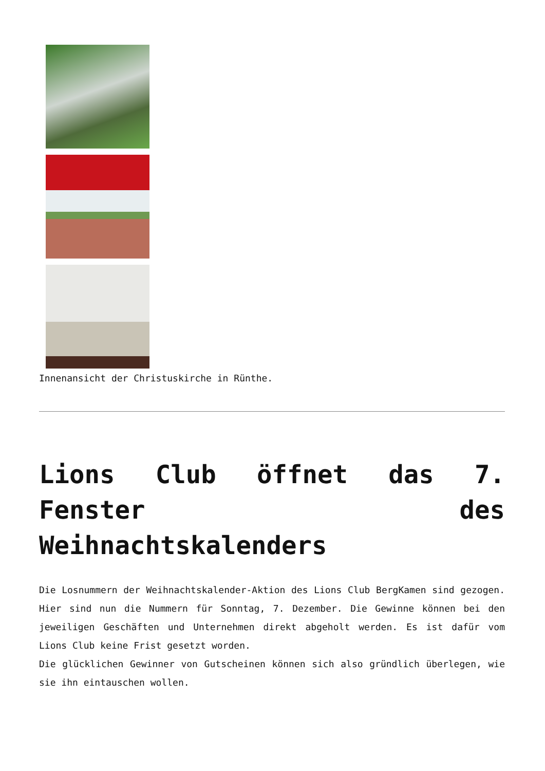Innenansicht der Christuskirche in Rünthe.
Lions Club öffnet das 7. Fenster des Weihnachtskalenders
Die Losnummern der Weihnachtskalender-Aktion des Lions Club BergKamen sind gezogen. Hier sind nun die Nummern für Sonntag, 7. Dezember. Die Gewinne können bei den jeweiligen Geschäften und Unternehmen direkt abgeholt werden. Es ist dafür vom Lions Club keine Frist gesetzt worden.
Die glücklichen Gewinner von Gutscheinen können sich also gründlich überlegen, wie sie ihn eintauschen wollen.